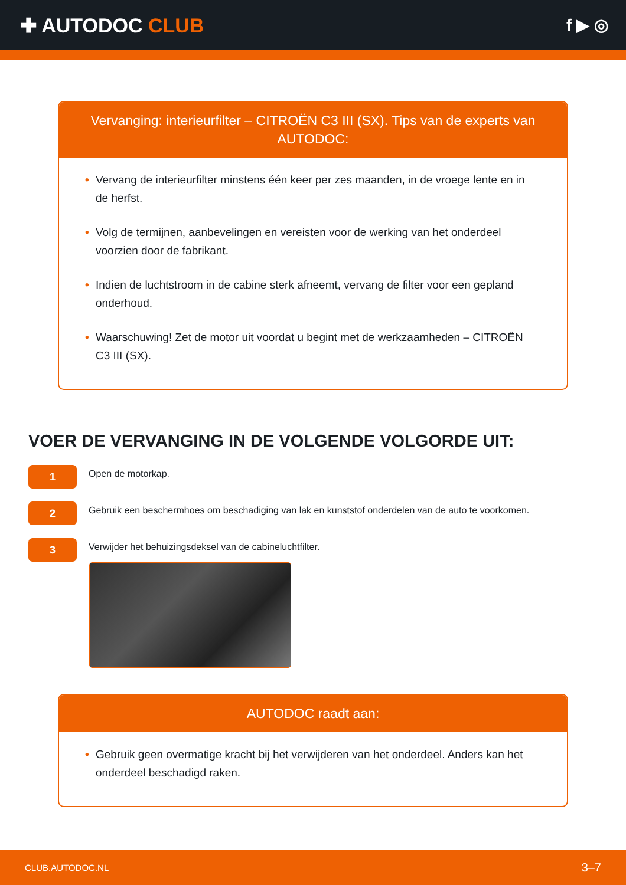✚ AUTODOC CLUB
f ▶ ◎
Vervanging: interieurfilter – CITROËN C3 III (SX). Tips van de experts van AUTODOC:
• Vervang de interieurfilter minstens één keer per zes maanden, in de vroege lente en in de herfst.
• Volg de termijnen, aanbevelingen en vereisten voor de werking van het onderdeel voorzien door de fabrikant.
• Indien de luchtstroom in de cabine sterk afneemt, vervang de filter voor een gepland onderhoud.
• Waarschuwing! Zet de motor uit voordat u begint met de werkzaamheden – CITROËN C3 III (SX).
VOER DE VERVANGING IN DE VOLGENDE VOLGORDE UIT:
1
Open de motorkap.
2
Gebruik een beschermhoes om beschadiging van lak en kunststof onderdelen van de auto te voorkomen.
3
Verwijder het behuizingsdeksel van de cabineluchtfilter.
AUTODOC raadt aan:
• Gebruik geen overmatige kracht bij het verwijderen van het onderdeel. Anders kan het onderdeel beschadigd raken.
CLUB.AUTODOC.NL 3–7